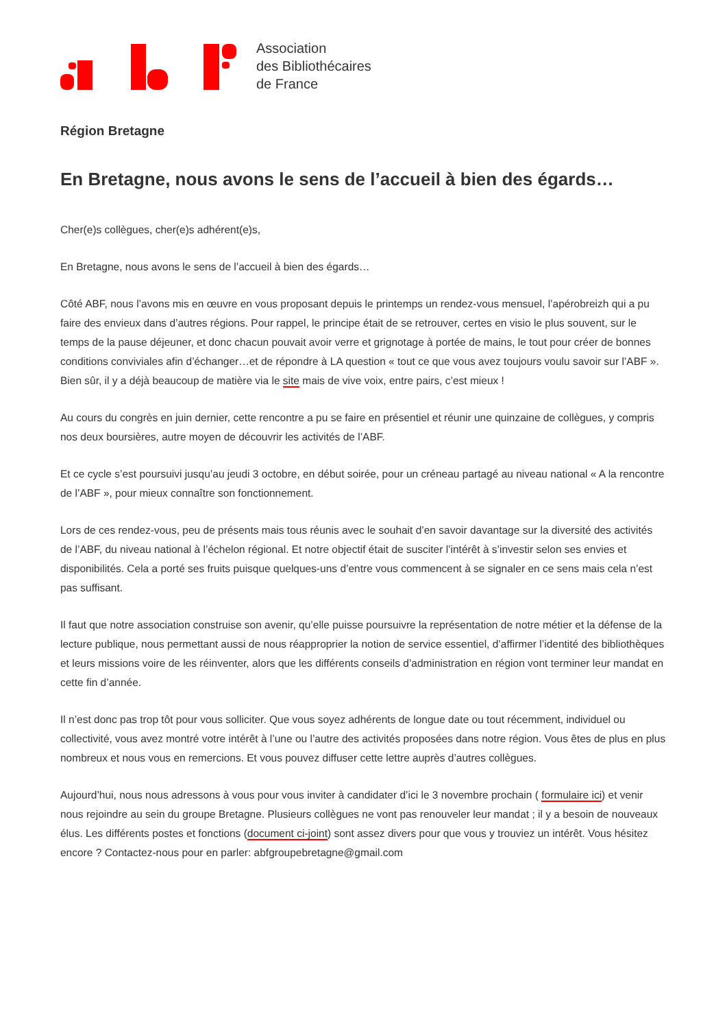Association
des Bibliothécaires
de France
Région Bretagne
En Bretagne, nous avons le sens de l’accueil à bien des égards…
Cher(e)s collègues, cher(e)s adhérent(e)s,
En Bretagne, nous avons le sens de l’accueil à bien des égards…
Côté ABF, nous l’avons mis en œuvre en vous proposant depuis le printemps un rendez-vous mensuel, l’apérobreizh qui a pu faire des envieux dans d’autres régions. Pour rappel, le principe était de se retrouver, certes en visio le plus souvent, sur le temps de la pause déjeuner, et donc chacun pouvait avoir verre et grignotage à portée de mains, le tout pour créer de bonnes conditions conviviales afin d’échanger…et de répondre à LA question « tout ce que vous avez toujours voulu savoir sur l’ABF ». Bien sûr, il y a déjà beaucoup de matière via le site mais de vive voix, entre pairs, c’est mieux !
Au cours du congrès en juin dernier, cette rencontre a pu se faire en présentiel et réunir une quinzaine de collègues, y compris nos deux boursières, autre moyen de découvrir les activités de l’ABF.
Et ce cycle s’est poursuivi jusqu’au jeudi 3 octobre, en début soirée, pour un créneau partagé au niveau national « A la rencontre de l’ABF », pour mieux connaître son fonctionnement.
Lors de ces rendez-vous, peu de présents mais tous réunis avec le souhait d’en savoir davantage sur la diversité des activités de l’ABF, du niveau national à l’échelon régional. Et notre objectif était de susciter l’intérêt à s’investir selon ses envies et disponibilités. Cela a porté ses fruits puisque quelques-uns d’entre vous commencent à se signaler en ce sens mais cela n’est pas suffisant.
Il faut que notre association construise son avenir, qu’elle puisse poursuivre la représentation de notre métier et la défense de la lecture publique, nous permettant aussi de nous réapproprier la notion de service essentiel, d’affirmer l’identité des bibliothèques et leurs missions voire de les réinventer, alors que les différents conseils d’administration en région vont terminer leur mandat en cette fin d’année.
Il n’est donc pas trop tôt pour vous solliciter. Que vous soyez adhérents de longue date ou tout récemment, individuel ou collectivité, vous avez montré votre intérêt à l’une ou l’autre des activités proposées dans notre région. Vous êtes de plus en plus nombreux et nous vous en remercions. Et vous pouvez diffuser cette lettre auprès d’autres collègues.
Aujourd’hui, nous nous adressons à vous pour vous inviter à candidater d’ici le 3 novembre prochain ( formulaire ici) et venir nous rejoindre au sein du groupe Bretagne. Plusieurs collègues ne vont pas renouveler leur mandat ; il y a besoin de nouveaux élus. Les différents postes et fonctions (document ci-joint) sont assez divers pour que vous y trouviez un intérêt. Vous hésitez encore ? Contactez-nous pour en parler: abfgroupebretagne@gmail.com